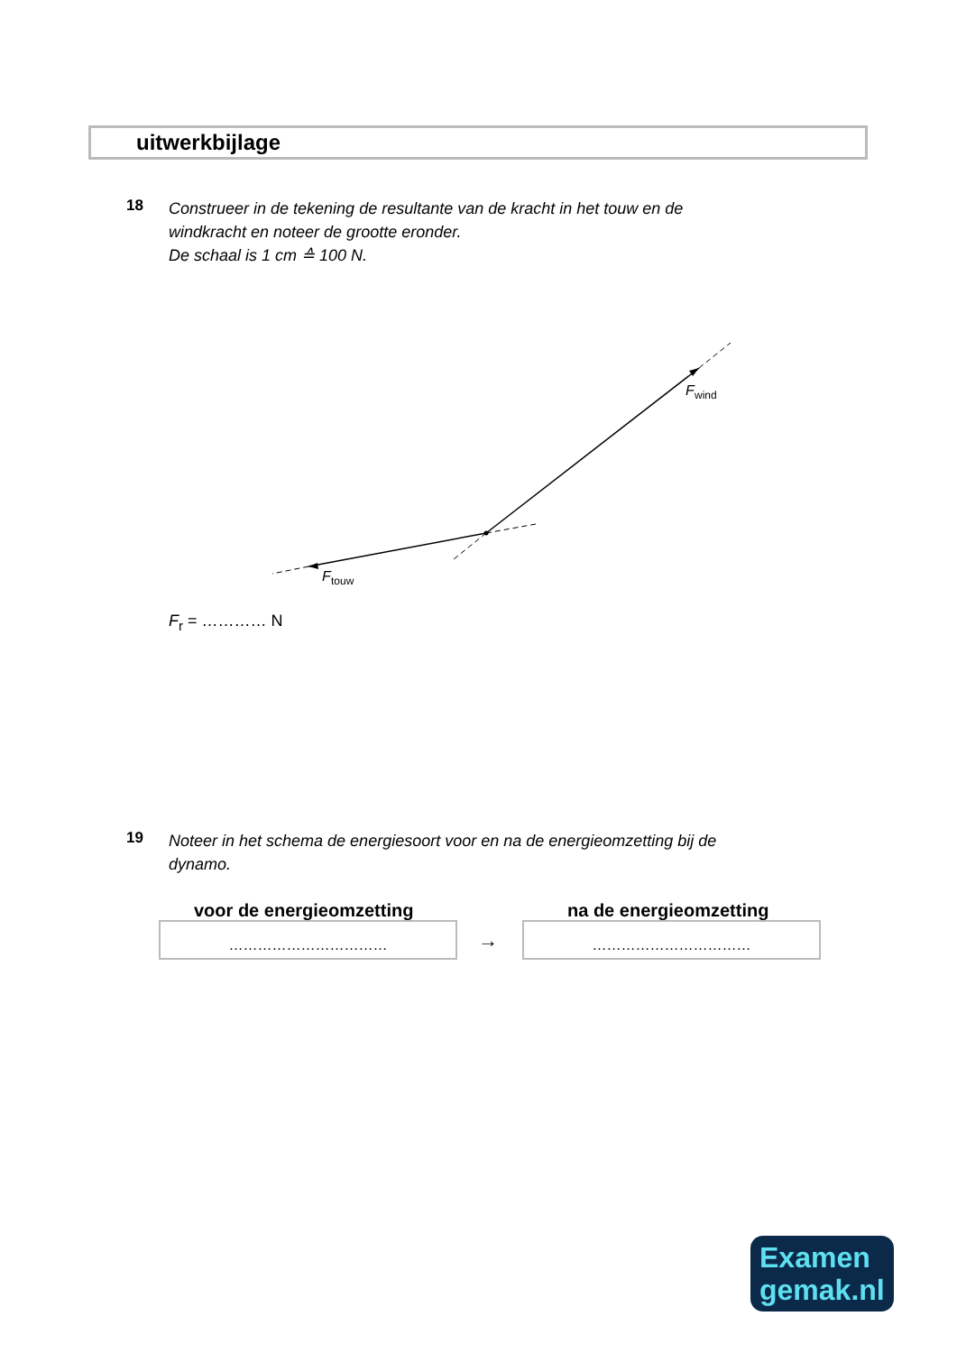uitwerkbijlage
18 Construeer in de tekening de resultante van de kracht in het touw en de
windkracht en noteer de grootte eronder.
De schaal is 1 cm ≙ 100 N.
F
wind
F
touw
F<sub>r</sub> = ………… N
19 Noteer in het schema de energiesoort voor en na de energieomzetting bij de
dynamo.
voor de energieomzetting na de energieomzetting
……………………………
→
……………………………
Examen
gemak.nl